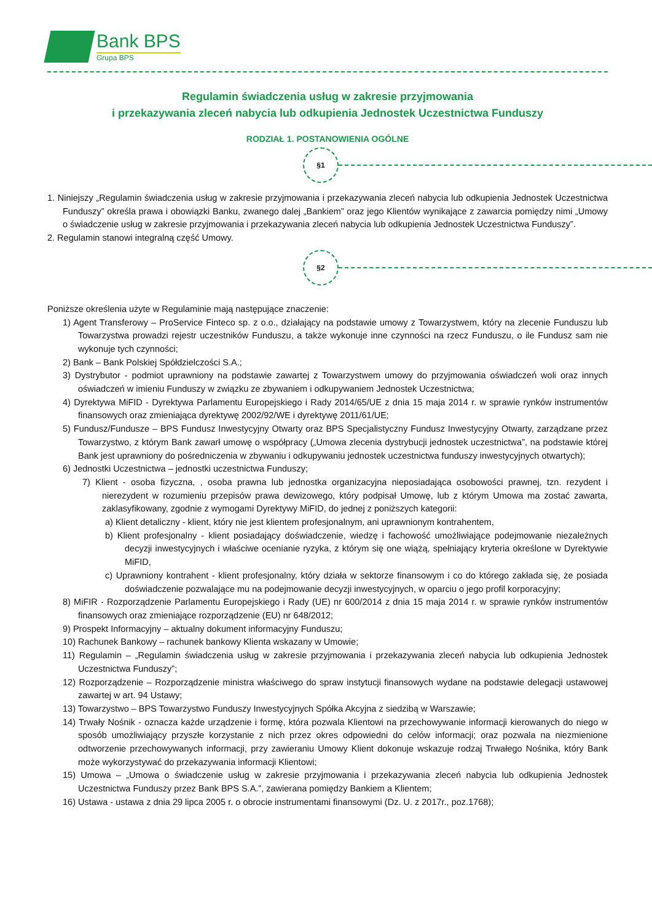Bank BPS
Grupa BPS
Regulamin świadczenia usług w zakresie przyjmowania
i przekazywania zleceń nabycia lub odkupienia Jednostek Uczestnictwa Funduszy
RODZIAŁ 1. POSTANOWIENIA OGÓLNE
§1
1. Niniejszy „Regulamin świadczenia usług w zakresie przyjmowania i przekazywania zleceń nabycia lub odkupienia Jednostek Uczestnictwa Funduszy” określa prawa i obowiązki Banku, zwanego dalej „Bankiem” oraz jego Klientów wynikające z zawarcia pomiędzy nimi „Umowy o świadczenie usług w zakresie przyjmowania i przekazywania zleceń nabycia lub odkupienia Jednostek Uczestnictwa Funduszy”.
2. Regulamin stanowi integralną część Umowy.
§2
Poniższe określenia użyte w Regulaminie mają następujące znaczenie:
1) Agent Transferowy – ProService Finteco sp. z o.o., działający na podstawie umowy z Towarzystwem, który na zlecenie Funduszu lub Towarzystwa prowadzi rejestr uczestników Funduszu, a także wykonuje inne czynności na rzecz Funduszu, o ile Fundusz sam nie wykonuje tych czynności;
2) Bank – Bank Polskiej Spółdzielczości S.A.;
3) Dystrybutor - podmiot uprawniony na podstawie zawartej z Towarzystwem umowy do przyjmowania oświadczeń woli oraz innych oświadczeń w imieniu Funduszy w związku ze zbywaniem i odkupywaniem Jednostek Uczestnictwa;
4) Dyrektywa MiFID - Dyrektywa Parlamentu Europejskiego i Rady 2014/65/UE z dnia 15 maja 2014 r. w sprawie rynków instrumentów finansowych oraz zmieniająca dyrektywę 2002/92/WE i dyrektywę 2011/61/UE;
5) Fundusz/Fundusze – BPS Fundusz Inwestycyjny Otwarty oraz BPS Specjalistyczny Fundusz Inwestycyjny Otwarty, zarządzane przez Towarzystwo, z którym Bank zawarł umowę o współpracy („Umowa zlecenia dystrybucji jednostek uczestnictwa”, na podstawie której Bank jest uprawniony do pośredniczenia w zbywaniu i odkupywaniu jednostek uczestnictwa funduszy inwestycyjnych otwartych);
6) Jednostki Uczestnictwa – jednostki uczestnictwa Funduszy;
7) Klient - osoba fizyczna, , osoba prawna lub jednostka organizacyjna nieposiadająca osobowości prawnej, tzn. rezydent i nierezydent w rozumieniu przepisów prawa dewizowego, który podpisał Umowę, lub z którym Umowa ma zostać zawarta, zaklasyfikowany, zgodnie z wymogami Dyrektywy MiFID, do jednej z poniższych kategorii:
a) Klient detaliczny - klient, który nie jest klientem profesjonalnym, ani uprawnionym kontrahentem,
b) Klient profesjonalny - klient posiadający doświadczenie, wiedzę i fachowość umożliwiające podejmowanie niezależnych decyzji inwestycyjnych i właściwe ocenianie ryzyka, z którym się one wiążą, spełniający kryteria określone w Dyrektywie MiFID,
c) Uprawniony kontrahent - klient profesjonalny, który działa w sektorze finansowym i co do którego zakłada się, że posiada doświadczenie pozwalające mu na podejmowanie decyzji inwestycyjnych, w oparciu o jego profil korporacyjny;
8) MiFIR - Rozporządzenie Parlamentu Europejskiego i Rady (UE) nr 600/2014 z dnia 15 maja 2014 r. w sprawie rynków instrumentów finansowych oraz zmieniające rozporządzenie (EU) nr 648/2012;
9) Prospekt Informacyjny – aktualny dokument informacyjny Funduszu;
10) Rachunek Bankowy – rachunek bankowy Klienta wskazany w Umowie;
11) Regulamin – „Regulamin świadczenia usług w zakresie przyjmowania i przekazywania zleceń nabycia lub odkupienia Jednostek Uczestnictwa Funduszy”;
12) Rozporządzenie – Rozporządzenie ministra właściwego do spraw instytucji finansowych wydane na podstawie delegacji ustawowej zawartej w art. 94 Ustawy;
13) Towarzystwo – BPS Towarzystwo Funduszy Inwestycyjnych Spółka Akcyjna z siedzibą w Warszawie;
14) Trwały Nośnik - oznacza każde urządzenie i formę, która pozwala Klientowi na przechowywanie informacji kierowanych do niego w sposób umożliwiający przyszłe korzystanie z nich przez okres odpowiedni do celów informacji; oraz pozwala na niezmienione odtworzenie przechowywanych informacji, przy zawieraniu Umowy Klient dokonuje wskazuje rodzaj Trwałego Nośnika, który Bank może wykorzystywać do przekazywania informacji Klientowi;
15) Umowa – „Umowa o świadczenie usług w zakresie przyjmowania i przekazywania zleceń nabycia lub odkupienia Jednostek Uczestnictwa Funduszy przez Bank BPS S.A.”, zawierana pomiędzy Bankiem a Klientem;
16) Ustawa - ustawa z dnia 29 lipca 2005 r. o obrocie instrumentami finansowymi (Dz. U. z 2017r., poz.1768);